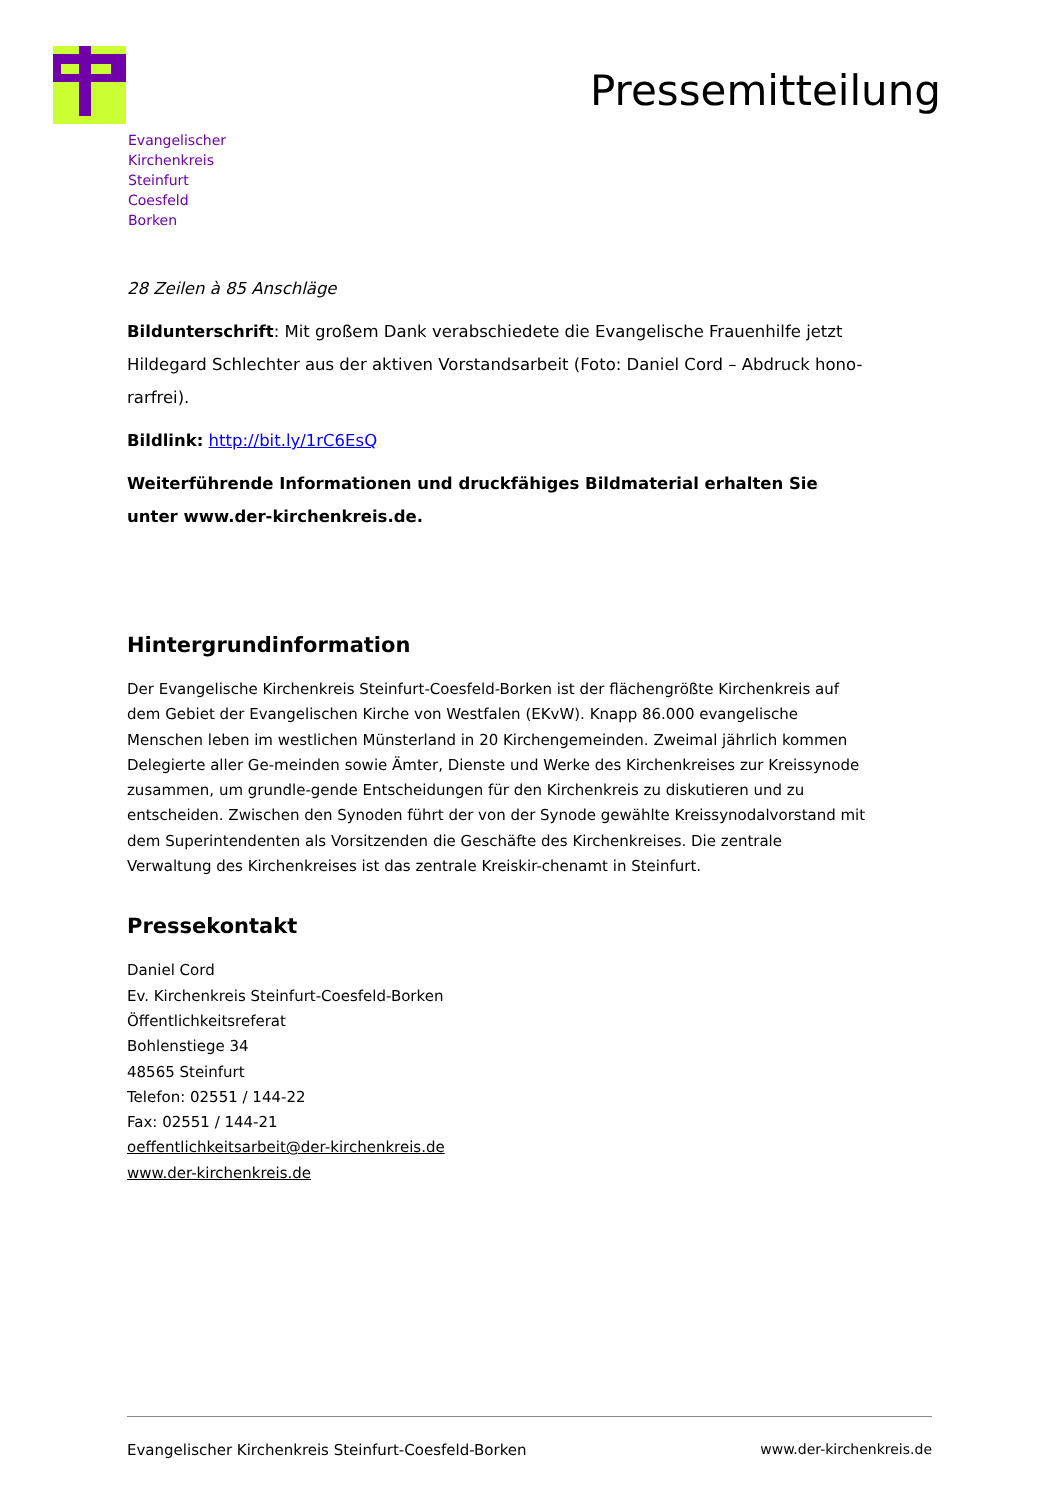Evangelischer
Kirchenkreis
Steinfurt
Coesfeld
Borken
Pressemitteilung
28 Zeilen à 85 Anschläge
Bildunterschrift: Mit großem Dank verabschiedete die Evangelische Frauenhilfe jetzt Hildegard Schlechter aus der aktiven Vorstandsarbeit (Foto: Daniel Cord – Abdruck hono-rarfrei).
Bildlink: http://bit.ly/1rC6EsQ
Weiterführende Informationen und druckfähiges Bildmaterial erhalten Sie unter www.der-kirchenkreis.de.
Hintergrundinformation
Der Evangelische Kirchenkreis Steinfurt-Coesfeld-Borken ist der flächengrößte Kirchenkreis auf dem Gebiet der Evangelischen Kirche von Westfalen (EKvW). Knapp 86.000 evangelische Menschen leben im westlichen Münsterland in 20 Kirchengemeinden. Zweimal jährlich kommen Delegierte aller Ge-meinden sowie Ämter, Dienste und Werke des Kirchenkreises zur Kreissynode zusammen, um grundle-gende Entscheidungen für den Kirchenkreis zu diskutieren und zu entscheiden. Zwischen den Synoden führt der von der Synode gewählte Kreissynodalvorstand mit dem Superintendenten als Vorsitzenden die Geschäfte des Kirchenkreises. Die zentrale Verwaltung des Kirchenkreises ist das zentrale Kreiskir-chenamt in Steinfurt.
Pressekontakt
Daniel Cord
Ev. Kirchenkreis Steinfurt-Coesfeld-Borken
Öffentlichkeitsreferat
Bohlenstiege 34
48565 Steinfurt
Telefon: 02551 / 144-22
Fax: 02551 / 144-21
oeffentlichkeitsarbeit@der-kirchenkreis.de
www.der-kirchenkreis.de
Evangelischer Kirchenkreis Steinfurt-Coesfeld-Borken www.der-kirchenkreis.de